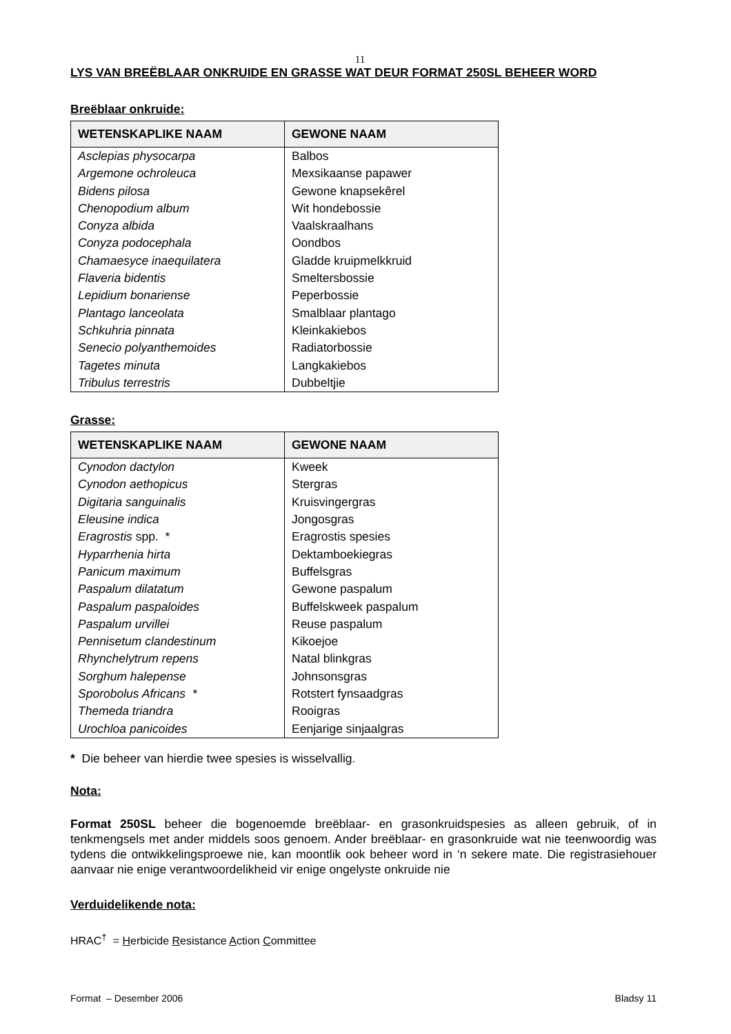11
LYS VAN BREËBLAAR ONKRUIDE EN GRASSE WAT DEUR FORMAT 250SL BEHEER WORD
Breëblaar onkruide:
| WETENSKAPLIKE NAAM | GEWONE NAAM |
| --- | --- |
| Asclepias physocarpa | Balbos |
| Argemone ochroleuca | Mexsikaanse papawer |
| Bidens pilosa | Gewone knapsekêrel |
| Chenopodium album | Wit hondebossie |
| Conyza albida | Vaalskraalhans |
| Conyza podocephala | Oondbos |
| Chamaesyce inaequilatera | Gladde kruipmelkkruid |
| Flaveria bidentis | Smeltersbossie |
| Lepidium bonariense | Peperbossie |
| Plantago lanceolata | Smalblaar plantago |
| Schkuhria pinnata | Kleinkakiebos |
| Senecio polyanthemoides | Radiatorbossie |
| Tagetes minuta | Langkakiebos |
| Tribulus terrestris | Dubbeltjie |
Grasse:
| WETENSKAPLIKE NAAM | GEWONE NAAM |
| --- | --- |
| Cynodon dactylon | Kweek |
| Cynodon aethopicus | Stergras |
| Digitaria sanguinalis | Kruisvingergras |
| Eleusine indica | Jongosgras |
| Eragrostis spp. * | Eragrostis spesies |
| Hyparrhenia hirta | Dektamboekiegras |
| Panicum maximum | Buffelsgras |
| Paspalum dilatatum | Gewone paspalum |
| Paspalum paspaloides | Buffelskweek paspalum |
| Paspalum urvillei | Reuse paspalum |
| Pennisetum clandestinum | Kikoejoe |
| Rhynchelytrum repens | Natal blinkgras |
| Sorghum halepense | Johnsonsgras |
| Sporobolus Africans * | Rotstert fynsaadgras |
| Themeda triandra | Rooigras |
| Urochloa panicoides | Eenjarige sinjaalgras |
* Die beheer van hierdie twee spesies is wisselvallig.
Nota:
Format 250SL beheer die bogenoemde breëblaar- en grasonkruidspesies as alleen gebruik, of in tenkmengsels met ander middels soos genoem. Ander breëblaar- en grasonkruide wat nie teenwoordig was tydens die ontwikkelingsproewe nie, kan moontlik ook beheer word in ‘n sekere mate. Die registrasiehouer aanvaar nie enige verantwoordelikheid vir enige ongelyste onkruide nie
Verduidelikende nota:
HRAC<sup>†</sup> = Herbicide Resistance Action Committee
Format – Desember 2006 Bladsy 11